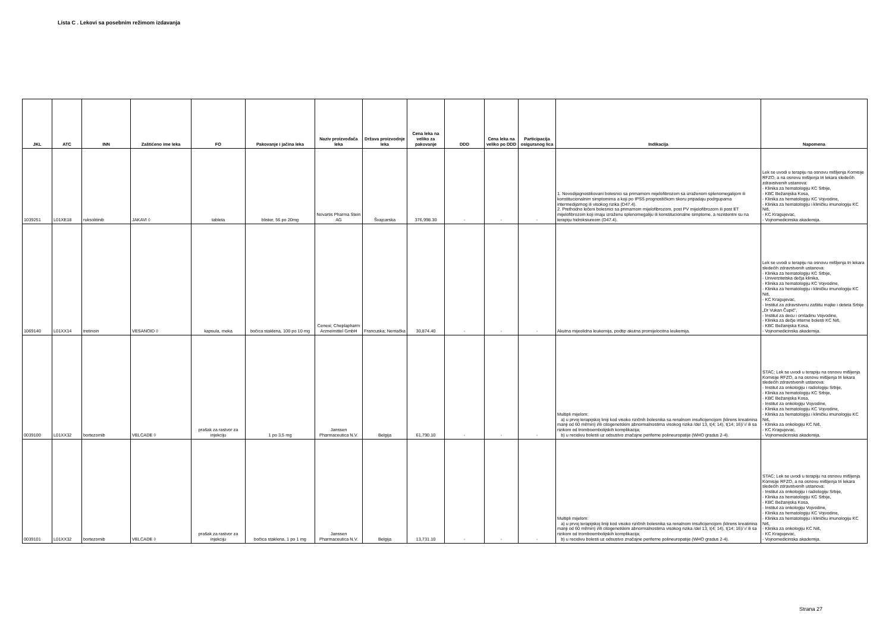Lista C . Lekovi sa posebnim režimom izdavanja
| JKL | ATC | INN | Zaštićeno ime leka | FO | Pakovanje i jačina leka | Naziv proizvođača leka | Država proizvodnje leka | Cena leka na veliko za pakovanje | DDD | Cena leka na veliko po DDD | Participacija osiguranog lica | Indikacija | Napomena |
| --- | --- | --- | --- | --- | --- | --- | --- | --- | --- | --- | --- | --- | --- |
| 1039251 | L01XE18 | ruksolitinib | JAKAVI ◊ | tableta | blister, 56 po 20mg | Novartis Pharma Stein AG | Švajcarska | 376,998.30 | - | - | - | 1. Novodijagnostikovani bolesnici sa primarnom mijelofibrozom sa izraženom splenomegalijom ili konstitucionalnim simptomima a koji po IPSS prognostičkom skoru pripadaju podrgupama intermedijarnog ili visokog rizika (D47.4). 2. Prethodno lečeni bolesnici sa primarnom mijelofibrozom, post PV mijelofibrozom ili post ET mijelofibrozom koji imaju izraženu splenomegaliju ili konstitucionalne simptome, a rezistentni su na terapiju hidroksiureom (D47.4). | Lek se uvodi u terapiju na osnovu mišljenja Komisije RFZO, a na osnovu mišljenja tri lekara sledećih zdravstvenih ustanova: - Klinika za hematologiju KC Srbije, - KBC Bežanijska Kosa, - Klinika za hematologiju KC Vojvodine, - Klinika za hematologiju i kliničku imunologiju KC Niš, - KC Kragujevac, - Vojnomedicinska akademija. |
| 1069140 | L01XX14 | tretinoin | VESANOID ◊ | kapsula, meka | bočica staklena, 100 po 10 mg | Cenexi; Cheplapharm Arzneimittel GmbH | Francuska; Nemačka | 30,874.40 | - | - | - | Akutna mijeolidna leukemija, podtip akutna promijelocitna leukemija. | Lek se uvodi u terapiju na osnovu mišljenja tri lekara sledećih zdravstvenih ustanova: - Klinika za hematologiju KC Srbije, - Univerzitetska dečja klinika, - Klinika za hematologiju KC Vojvodine, - Klinika za hematologiju i kliničku imunologiju KC Niš, - KC Kragujevac, - Institut za zdravstvenu zaštitu majke i deteta Srbije „Dr Vukan Čupić", - Institut za decu i omladinu Vojvodine, - Klinika za dečje interne bolesti KC Niš, - KBC Bežanijska Kosa, - Vojnomedicinska akademija. |
| 0039100 | L01XX32 | bortezomib | VELCADE ◊ | prašak za rastvor za injekciju | 1 po 3,5 mg | Janssen Pharmaceutica N.V. | Belgija | 61,790.10 | - | - | - | Multipli mijelom: a) u prvoj terapijskoj liniji kod visoko rizičnih bolesnika sa renalnom insuficijencijom (klirens kreatinina manji od 60 ml/min) i/ili citogenetskim abnormalnostima visokog rizika /del 13, t(4; 14), t(14; 16)/ i/ ili sa rizikom od tromboembolijskih komplikacija; b) u recidivu bolesti uz odsustvo značajne periferne polineuropatije (WHO gradus 2-4). | STAC; Lek se uvodi u terapiju na osnovu mišljenja Komisije RFZO, a na osnovu mišljenja tri lekara sledećih zdravstvenih ustanova: - Institut za onkologiju i radiologiju Srbije, - Klinika za hematologiju KC Srbije, - KBC Bežanijska Kosa, - Institut za onkologiju Vojvodine, - Klinika za hematologiju KC Vojvodine, - Klinika za hematologiju i kliničku imunologiju KC Niš, - Klinika za onkologiju KC Niš, - KC Kragujevac, - Vojnomedicinska akademija. |
| 0039101 | L01XX32 | bortezomib | VELCADE ◊ | prašak za rastvor za injekciju | bočica staklena, 1 po 1 mg | Janssen Pharmaceutica N.V. | Belgija | 13,731.10 | - | - | - | Multipli mijelom: a) u prvoj terapijskoj liniji kod visoko rizičnih bolesnika sa renalnom insuficijencijom (klirens kreatinina manji od 60 ml/min) i/ili citogenetskim abnormalnostima visokog rizika /del 13, t(4; 14), t(14; 16)/ i/ ili sa rizikom od tromboembolijskih komplikacija; b) u recidivu bolesti uz odsustvo značajne periferne polineuropatije (WHO gradus 2-4). | STAC; Lek se uvodi u terapiju na osnovu mišljenja Komisije RFZO, a na osnovu mišljenja tri lekara sledećih zdravstvenih ustanova: - Institut za onkologiju i radiologiju Srbije, - Klinika za hematologiju KC Srbije, - KBC Bežanijska Kosa, - Institut za onkologiju Vojvodine, - Klinika za hematologiju KC Vojvodine, - Klinika za hematologiju i kliničku imunologiju KC Niš, - Klinika za onkologiju KC Niš, - KC Kragujevac, - Vojnomedicinska akademija. |
Strana 27